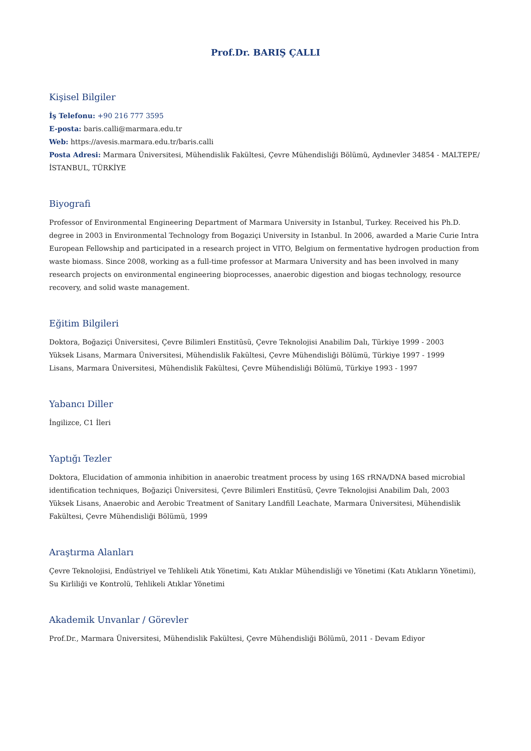Prof.Dr. BARIŞ ÇALLI
Kişisel Bilgiler
İş Telefonu: +90 216 777 3595
E-posta: baris.calli@marmara.edu.tr
Web: https://avesis.marmara.edu.tr/baris.calli
Posta Adresi: Marmara Üniversitesi, Mühendislik Fakültesi, Çevre Mühendisliği Bölümü, Aydınevler 34854 - MALTEPE/İSTANBUL, TÜRKİYE
Biyografi
Professor of Environmental Engineering Department of Marmara University in Istanbul, Turkey. Received his Ph.D. degree in 2003 in Environmental Technology from Bogaziçi University in Istanbul. In 2006, awarded a Marie Curie Intra European Fellowship and participated in a research project in VITO, Belgium on fermentative hydrogen production from waste biomass. Since 2008, working as a full-time professor at Marmara University and has been involved in many research projects on environmental engineering bioprocesses, anaerobic digestion and biogas technology, resource recovery, and solid waste management.
Eğitim Bilgileri
Doktora, Boğaziçi Üniversitesi, Çevre Bilimleri Enstitüsü, Çevre Teknolojisi Anabilim Dalı, Türkiye 1999 - 2003
Yüksek Lisans, Marmara Üniversitesi, Mühendislik Fakültesi, Çevre Mühendisliği Bölümü, Türkiye 1997 - 1999
Lisans, Marmara Üniversitesi, Mühendislik Fakültesi, Çevre Mühendisliği Bölümü, Türkiye 1993 - 1997
Yabancı Diller
İngilizce, C1 İleri
Yaptığı Tezler
Doktora, Elucidation of ammonia inhibition in anaerobic treatment process by using 16S rRNA/DNA based microbial identification techniques, Boğaziçi Üniversitesi, Çevre Bilimleri Enstitüsü, Çevre Teknolojisi Anabilim Dalı, 2003
Yüksek Lisans, Anaerobic and Aerobic Treatment of Sanitary Landfill Leachate, Marmara Üniversitesi, Mühendislik Fakültesi, Çevre Mühendisliği Bölümü, 1999
Araştırma Alanları
Çevre Teknolojisi, Endüstriyel ve Tehlikeli Atık Yönetimi, Katı Atıklar Mühendisliği ve Yönetimi (Katı Atıkların Yönetimi), Su Kirliliği ve Kontrolü, Tehlikeli Atıklar Yönetimi
Akademik Unvanlar / Görevler
Prof.Dr., Marmara Üniversitesi, Mühendislik Fakültesi, Çevre Mühendisliği Bölümü, 2011 - Devam Ediyor